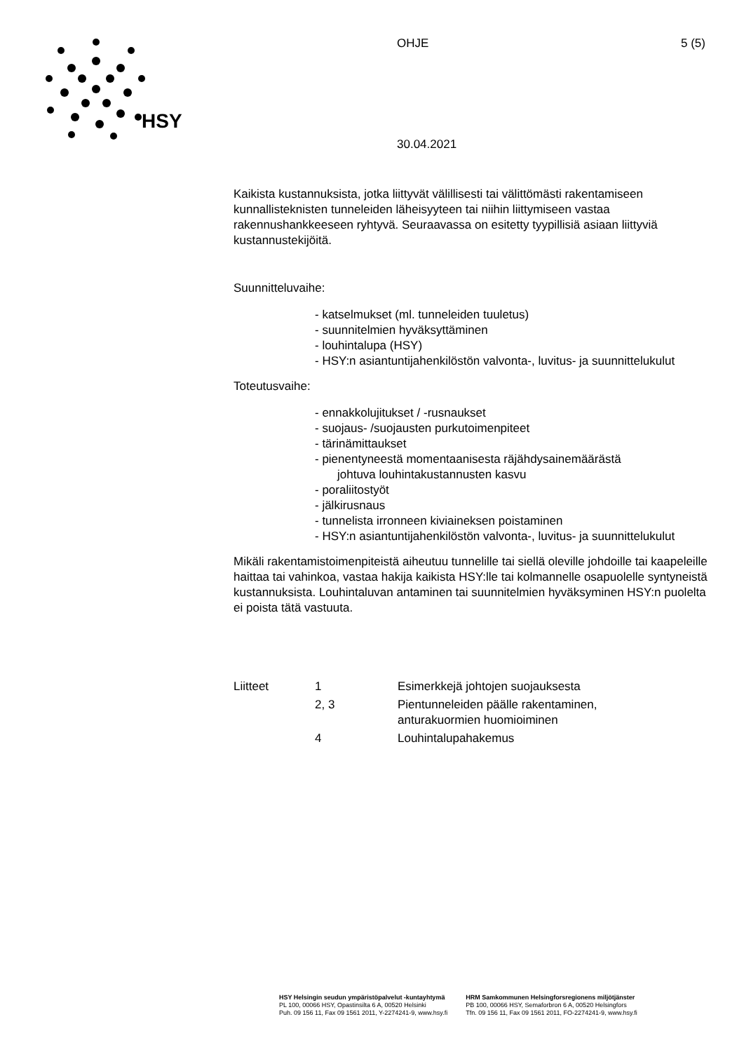HSY
OHJE 5 (5)
30.04.2021
Kaikista kustannuksista, jotka liittyvät välillisesti tai välittömästi rakentamiseen kunnallisteknisten tunneleiden läheisyyteen tai niihin liittymiseen vastaa rakennushankkeeseen ryhtyvä. Seuraavassa on esitetty tyypillisiä asiaan liittyviä kustannustekijöitä.
Suunnitteluvaihe:
- katselmukset (ml. tunneleiden tuuletus)
- suunnitelmien hyväksyttäminen
- louhintalupa (HSY)
- HSY:n asiantuntijahenkilöstön valvonta-, luvitus- ja suunnittelukulut
Toteutusvaihe:
- ennakkolujitukset / -rusnaukset
- suojaus- /suojausten purkutoimenpiteet
- tärinämittaukset
- pienentyneestä momentaanisesta räjähdysainemäärästä
johtuva louhintakustannusten kasvu
- poraliitostyöt
- jälkirusnaus
- tunnelista irronneen kiviaineksen poistaminen
- HSY:n asiantuntijahenkilöstön valvonta-, luvitus- ja suunnittelukulut
Mikäli rakentamistoimenpiteistä aiheutuu tunnelille tai siellä oleville johdoille tai kaapeleille haittaa tai vahinkoa, vastaa hakija kaikista HSY:lle tai kolmannelle osapuolelle syntyneistä kustannuksista. Louhintaluvan antaminen tai suunnitelmien hyväksyminen HSY:n puolelta ei poista tätä vastuuta.
| Liitteet | 1 | Esimerkkejä johtojen suojauksesta |
| | 2, 3 | Pientunneleiden päälle rakentaminen, anturakuormien huomioiminen |
| | 4 | Louhintalupahakemus |
HSY Helsingin seudun ympäristöpalvelut -kuntayhtymä
PL 100, 00066 HSY, Opastinsilta 6 A, 00520 Helsinki
Puh. 09 156 11, Fax 09 1561 2011, Y-2274241-9, www.hsy.fi
HRM Samkommunen Helsingforsregionens miljötjänster
PB 100, 00066 HSY, Semaforbron 6 A, 00520 Helsingfors
Tfn. 09 156 11, Fax 09 1561 2011, FO-2274241-9, www.hsy.fi